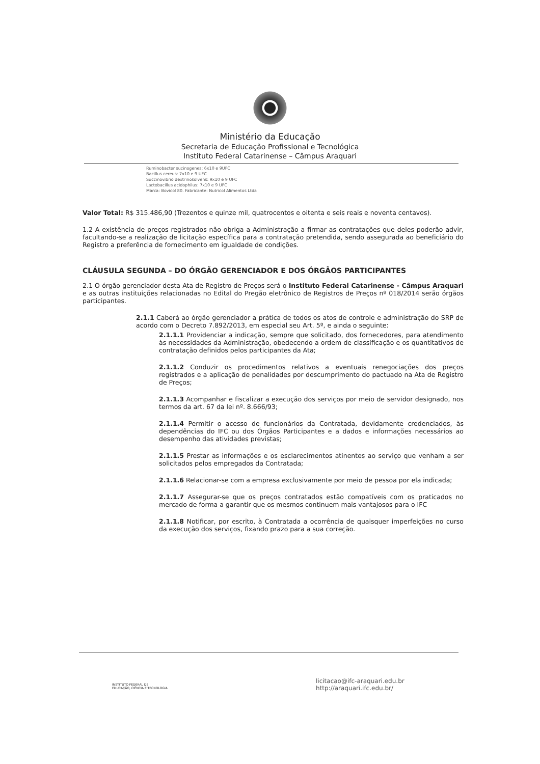Ministério da Educação
Secretaria de Educação Profissional e Tecnológica
Instituto Federal Catarinense – Câmpus Araquari
Ruminobacter sucinogenes: 6x10 e 9UFC
Bacillus cereus: 7x10 e 9 UFC
Succinovibrio dextrinosolvens: 9x10 e 9 UFC
Lactobacillus acidophilus: 7x10 e 9 UFC
Marca: Bovicol 80. Fabricante: Nutricol Alimentos Ltda
Valor Total: R$ 315.486,90 (Trezentos e quinze mil, quatrocentos e oitenta e seis reais e noventa centavos).
1.2 A existência de preços registrados não obriga a Administração a firmar as contratações que deles poderão advir, facultando-se a realização de licitação específica para a contratação pretendida, sendo assegurada ao beneficiário do Registro a preferência de fornecimento em igualdade de condições.
CLÁUSULA SEGUNDA – DO ÓRGÃO GERENCIADOR E DOS ÓRGÃOS PARTICIPANTES
2.1 O órgão gerenciador desta Ata de Registro de Preços será o Instituto Federal Catarinense - Câmpus Araquari e as outras instituições relacionadas no Edital do Pregão eletrônico de Registros de Preços nº 018/2014 serão órgãos participantes.
2.1.1 Caberá ao órgão gerenciador a prática de todos os atos de controle e administração do SRP de acordo com o Decreto 7.892/2013, em especial seu Art. 5º, e ainda o seguinte:
2.1.1.1 Providenciar a indicação, sempre que solicitado, dos fornecedores, para atendimento às necessidades da Administração, obedecendo a ordem de classificação e os quantitativos de contratação definidos pelos participantes da Ata;
2.1.1.2 Conduzir os procedimentos relativos a eventuais renegociações dos preços registrados e a aplicação de penalidades por descumprimento do pactuado na Ata de Registro de Preços;
2.1.1.3 Acompanhar e fiscalizar a execução dos serviços por meio de servidor designado, nos termos da art. 67 da lei nº. 8.666/93;
2.1.1.4 Permitir o acesso de funcionários da Contratada, devidamente credenciados, às dependências do IFC ou dos Órgãos Participantes e a dados e informações necessários ao desempenho das atividades previstas;
2.1.1.5 Prestar as informações e os esclarecimentos atinentes ao serviço que venham a ser solicitados pelos empregados da Contratada;
2.1.1.6 Relacionar-se com a empresa exclusivamente por meio de pessoa por ela indicada;
2.1.1.7 Assegurar-se que os preços contratados estão compatíveis com os praticados no mercado de forma a garantir que os mesmos continuem mais vantajosos para o IFC
2.1.1.8 Notificar, por escrito, à Contratada a ocorrência de quaisquer imperfeições no curso da execução dos serviços, fixando prazo para a sua correção.
INSTITUTO FEDERAL DE
EDUCAÇÃO, CIÊNCIA E TECNOLOGIA
licitacao@ifc-araquari.edu.br
http://araquari.ifc.edu.br/